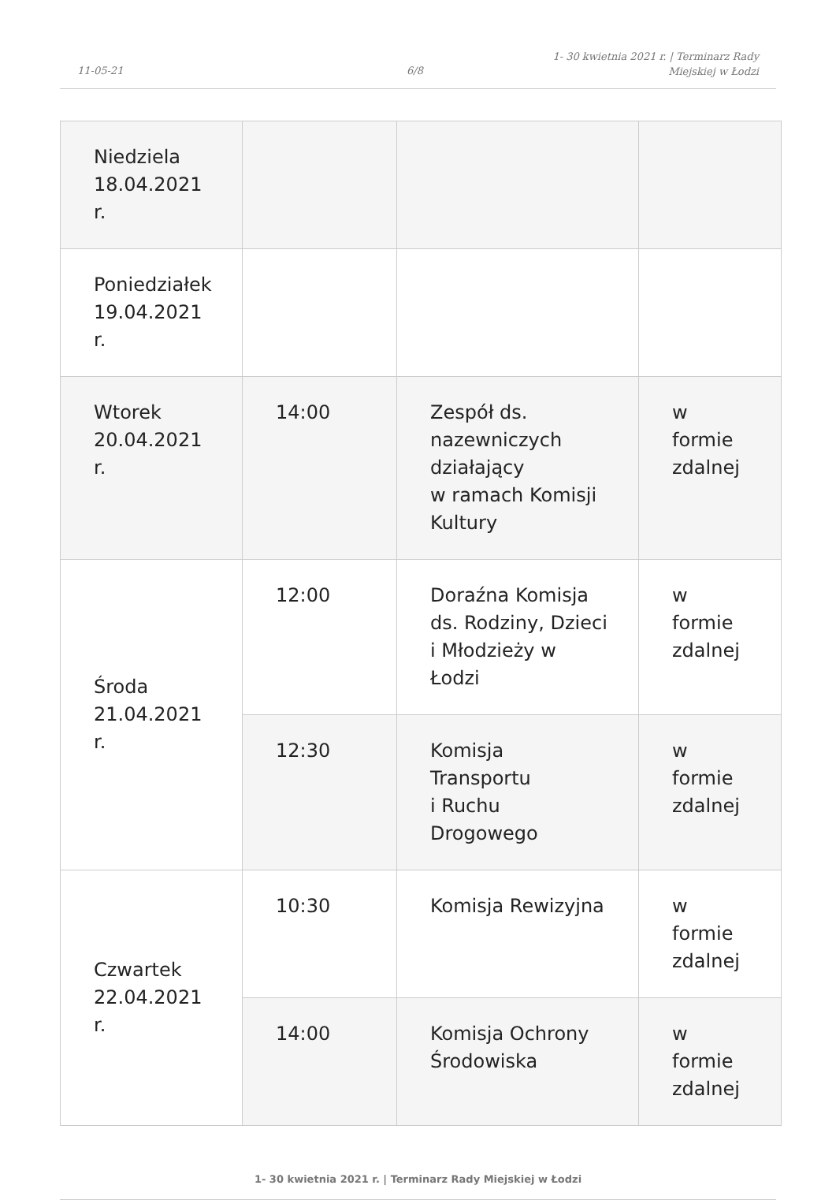11-05-21 6/8
1- 30 kwietnia 2021 r. | Terminarz Rady
Miejskiej w Łodzi
| Niedziela 18.04.2021 r. | | | |
| Poniedziałek 19.04.2021 r. | | | |
| Wtorek 20.04.2021 r. | 14:00 | Zespół ds. nazewniczych działający w ramach Komisji Kultury | w formie zdalnej |
| Środa 21.04.2021 r. | 12:00 | Doraźna Komisja ds. Rodziny, Dzieci i Młodzieży w Łodzi | w formie zdalnej |
| | 12:30 | Komisja Transportu i Ruchu Drogowego | w formie zdalnej |
| Czwartek 22.04.2021 r. | 10:30 | Komisja Rewizyjna | w formie zdalnej |
| | 14:00 | Komisja Ochrony Środowiska | w formie zdalnej |
1- 30 kwietnia 2021 r. | Terminarz Rady Miejskiej w Łodzi